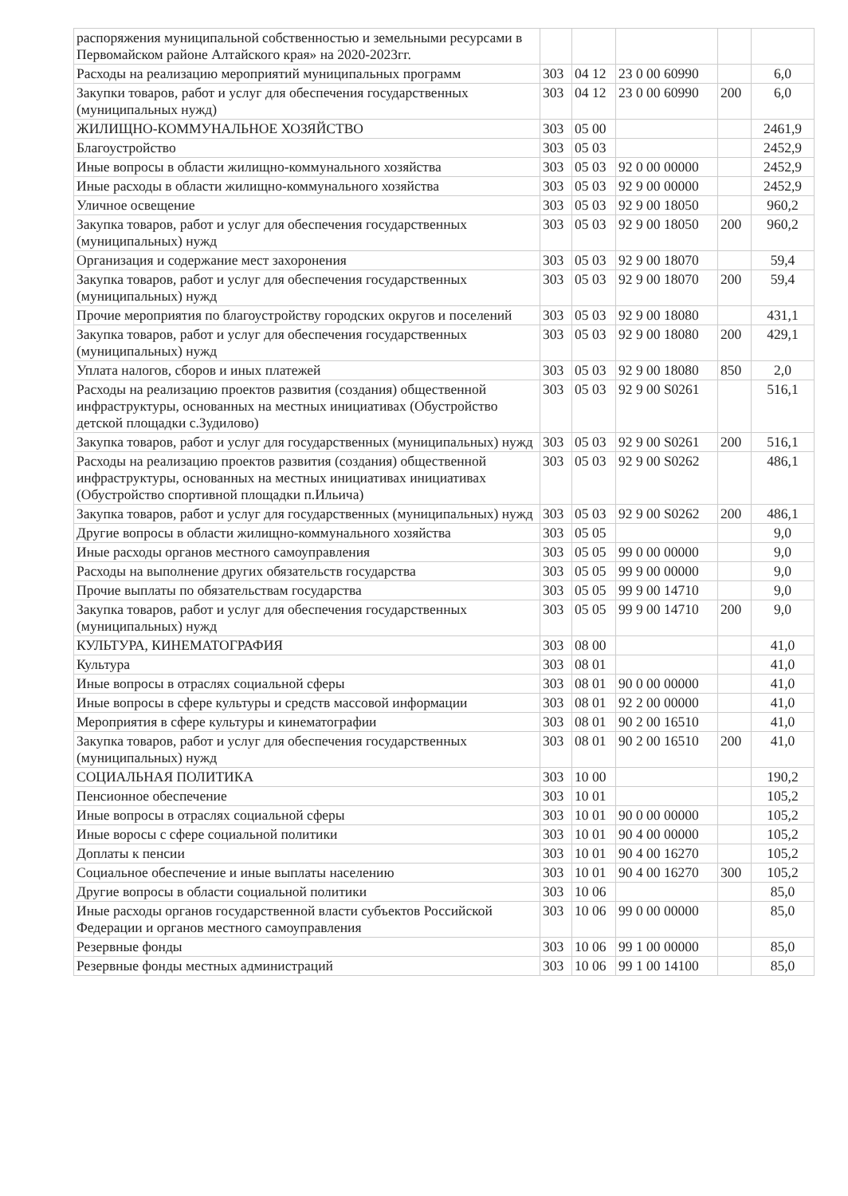| распоряжения муниципальной собственностью и земельными ресурсами в Первомайском районе Алтайского края» на 2020-2023гг. | | | | | |
| Расходы на реализацию мероприятий муниципальных программ | 303 | 04 12 | 23 0 00 60990 | | 6,0 |
| Закупки товаров, работ и услуг для обеспечения государственных (муниципальных нужд) | 303 | 04 12 | 23 0 00 60990 | 200 | 6,0 |
| ЖИЛИЩНО-КОММУНАЛЬНОЕ ХОЗЯЙСТВО | 303 | 05 00 | | | 2461,9 |
| Благоустройство | 303 | 05 03 | | | 2452,9 |
| Иные вопросы в области жилищно-коммунального хозяйства | 303 | 05 03 | 92 0 00 00000 | | 2452,9 |
| Иные расходы в области жилищно-коммунального хозяйства | 303 | 05 03 | 92 9 00 00000 | | 2452,9 |
| Уличное освещение | 303 | 05 03 | 92 9 00 18050 | | 960,2 |
| Закупка товаров, работ и услуг для обеспечения государственных (муниципальных) нужд | 303 | 05 03 | 92 9 00 18050 | 200 | 960,2 |
| Организация и содержание мест захоронения | 303 | 05 03 | 92 9 00 18070 | | 59,4 |
| Закупка товаров, работ и услуг для обеспечения государственных (муниципальных) нужд | 303 | 05 03 | 92 9 00 18070 | 200 | 59,4 |
| Прочие мероприятия по благоустройству городских округов и поселений | 303 | 05 03 | 92 9 00 18080 | | 431,1 |
| Закупка товаров, работ и услуг для обеспечения государственных (муниципальных) нужд | 303 | 05 03 | 92 9 00 18080 | 200 | 429,1 |
| Уплата налогов, сборов и иных платежей | 303 | 05 03 | 92 9 00 18080 | 850 | 2,0 |
| Расходы на реализацию проектов развития (создания) общественной инфраструктуры, основанных на местных инициативах (Обустройство детской площадки с.Зудилово) | 303 | 05 03 | 92 9 00 S0261 | | 516,1 |
| Закупка товаров, работ и услуг для государственных (муниципальных) нужд | 303 | 05 03 | 92 9 00 S0261 | 200 | 516,1 |
| Расходы на реализацию проектов развития (создания) общественной инфраструктуры, основанных на местных инициативах инициативах (Обустройство спортивной площадки п.Ильича) | 303 | 05 03 | 92 9 00 S0262 | | 486,1 |
| Закупка товаров, работ и услуг для государственных (муниципальных) нужд | 303 | 05 03 | 92 9 00 S0262 | 200 | 486,1 |
| Другие вопросы в области жилищно-коммунального хозяйства | 303 | 05 05 | | | 9,0 |
| Иные расходы органов местного самоуправления | 303 | 05 05 | 99 0 00 00000 | | 9,0 |
| Расходы на выполнение других обязательств государства | 303 | 05 05 | 99 9 00 00000 | | 9,0 |
| Прочие выплаты по обязательствам государства | 303 | 05 05 | 99 9 00 14710 | | 9,0 |
| Закупка товаров, работ и услуг для обеспечения государственных (муниципальных) нужд | 303 | 05 05 | 99 9 00 14710 | 200 | 9,0 |
| КУЛЬТУРА, КИНЕМАТОГРАФИЯ | 303 | 08 00 | | | 41,0 |
| Культура | 303 | 08 01 | | | 41,0 |
| Иные вопросы в отраслях социальной сферы | 303 | 08 01 | 90 0 00 00000 | | 41,0 |
| Иные вопросы в сфере культуры и средств массовой информации | 303 | 08 01 | 92 2 00 00000 | | 41,0 |
| Мероприятия в сфере культуры и кинематографии | 303 | 08 01 | 90 2 00 16510 | | 41,0 |
| Закупка товаров, работ и услуг для обеспечения государственных (муниципальных) нужд | 303 | 08 01 | 90 2 00 16510 | 200 | 41,0 |
| СОЦИАЛЬНАЯ ПОЛИТИКА | 303 | 10 00 | | | 190,2 |
| Пенсионное обеспечение | 303 | 10 01 | | | 105,2 |
| Иные вопросы в отраслях социальной сферы | 303 | 10 01 | 90 0 00 00000 | | 105,2 |
| Иные воросы с сфере социальной политики | 303 | 10 01 | 90 4 00 00000 | | 105,2 |
| Доплаты к пенсии | 303 | 10 01 | 90 4 00 16270 | | 105,2 |
| Социальное обеспечение и иные выплаты населению | 303 | 10 01 | 90 4 00 16270 | 300 | 105,2 |
| Другие вопросы в области социальной политики | 303 | 10 06 | | | 85,0 |
| Иные расходы органов государственной власти субъектов Российской Федерации и органов местного самоуправления | 303 | 10 06 | 99 0 00 00000 | | 85,0 |
| Резервные фонды | 303 | 10 06 | 99 1 00 00000 | | 85,0 |
| Резервные фонды местных администраций | 303 | 10 06 | 99 1 00 14100 | | 85,0 |